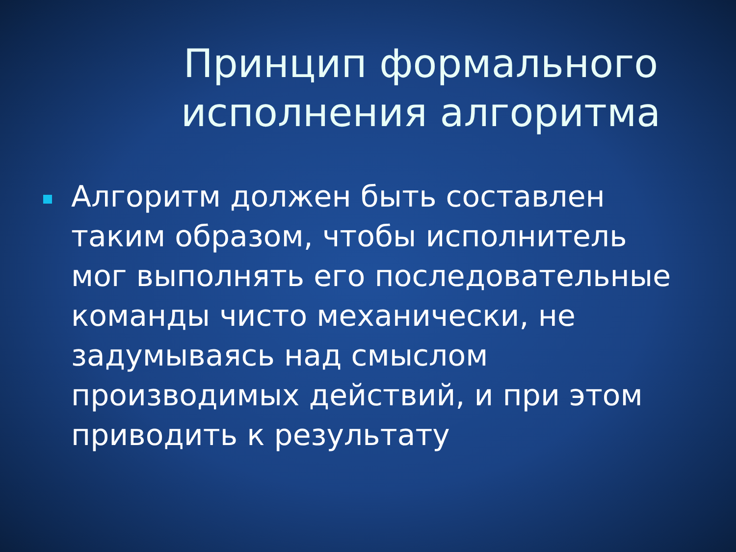Принцип формального
исполнения алгоритма
Алгоритм должен быть составлен таким образом, чтобы исполнитель мог выполнять его последовательные команды чисто механически, не задумываясь над смыслом производимых действий, и при этом приводить к результату